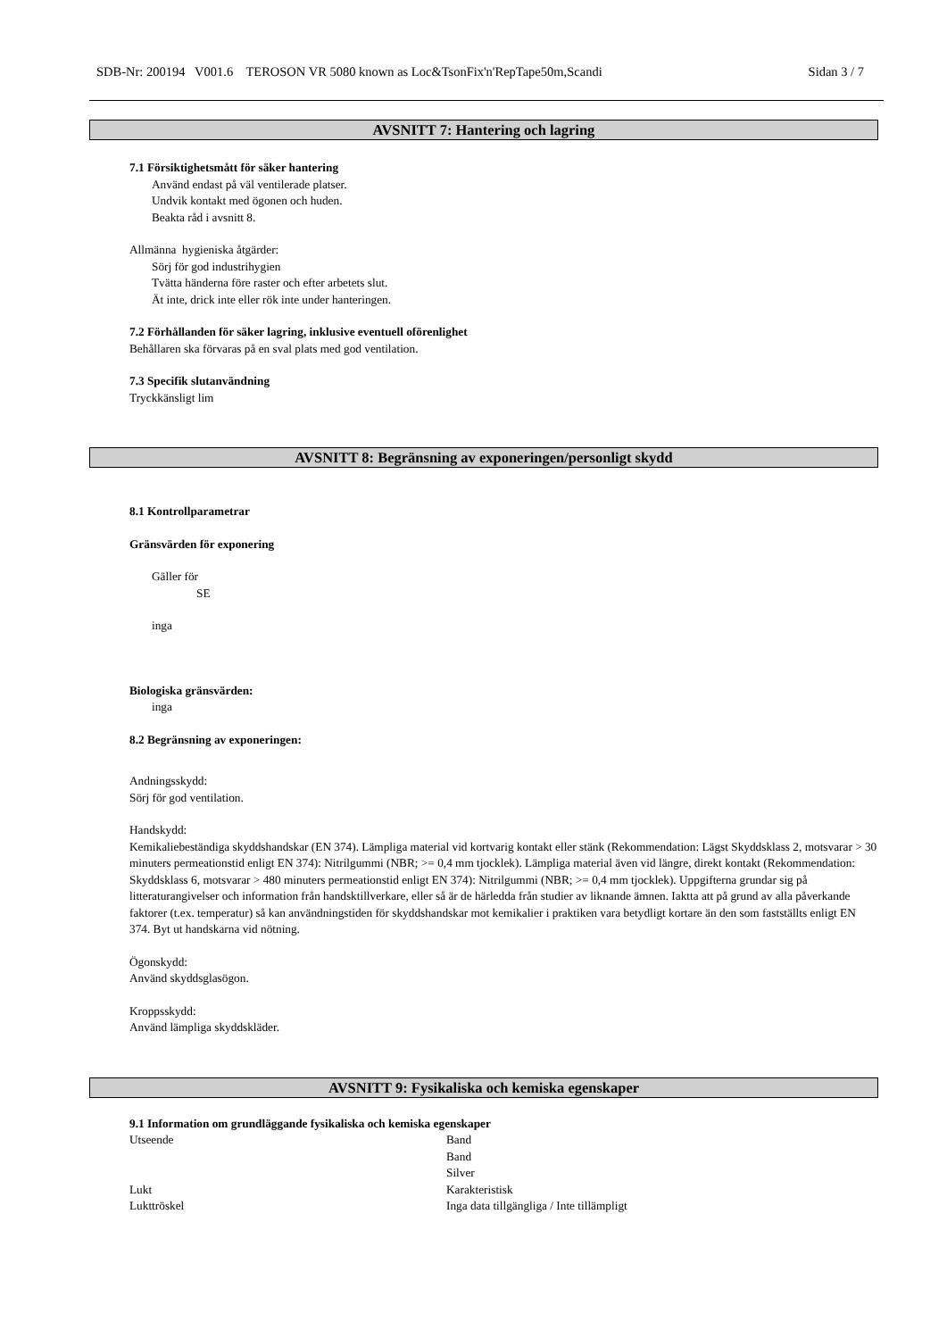SDB-Nr: 200194 V001.6 TEROSON VR 5080 known as Loc&TsonFix'n'RepTape50m,Scandi Sidan 3 / 7
AVSNITT 7: Hantering och lagring
7.1 Försiktighetsmått för säker hantering
Använd endast på väl ventilerade platser.
Undvik kontakt med ögonen och huden.
Beakta råd i avsnitt 8.
Allmänna hygieniska åtgärder:
Sörj för god industrihygien
Tvätta händerna före raster och efter arbetets slut.
Ät inte, drick inte eller rök inte under hanteringen.
7.2 Förhållanden för säker lagring, inklusive eventuell oförenlighet
Behållaren ska förvaras på en sval plats med god ventilation.
7.3 Specifik slutanvändning
Tryckkänsligt lim
AVSNITT 8: Begränsning av exponeringen/personligt skydd
8.1 Kontrollparametrar
Gränsvärden för exponering
Gäller för
SE
inga
Biologiska gränsvärden:
inga
8.2 Begränsning av exponeringen:
Andningsskydd:
Sörj för god ventilation.
Handskydd:
Kemikaliebeständiga skyddshandskar (EN 374). Lämpliga material vid kortvarig kontakt eller stänk (Rekommendation: Lägst Skyddsklass 2, motsvarar > 30 minuters permeationstid enligt EN 374): Nitrilgummi (NBR; >= 0,4 mm tjocklek). Lämpliga material även vid längre, direkt kontakt (Rekommendation: Skyddsklass 6, motsvarar > 480 minuters permeationstid enligt EN 374): Nitrilgummi (NBR; >= 0,4 mm tjocklek). Uppgifterna grundar sig på litteraturangivelser och information från handsktillverkare, eller så är de härledda från studier av liknande ämnen. Iaktta att på grund av alla påverkande faktorer (t.ex. temperatur) så kan användningstiden för skyddshandskar mot kemikalier i praktiken vara betydligt kortare än den som fastställts enligt EN 374. Byt ut handskarna vid nötning.
Ögonskydd:
Använd skyddsglasögon.
Kroppsskydd:
Använd lämpliga skyddskläder.
AVSNITT 9: Fysikaliska och kemiska egenskaper
9.1 Information om grundläggande fysikaliska och kemiska egenskaper
| Utseende | Band |
| | Band |
| | Silver |
| Lukt | Karakteristisk |
| Lukttröskel | Inga data tillgängliga / Inte tillämpligt |